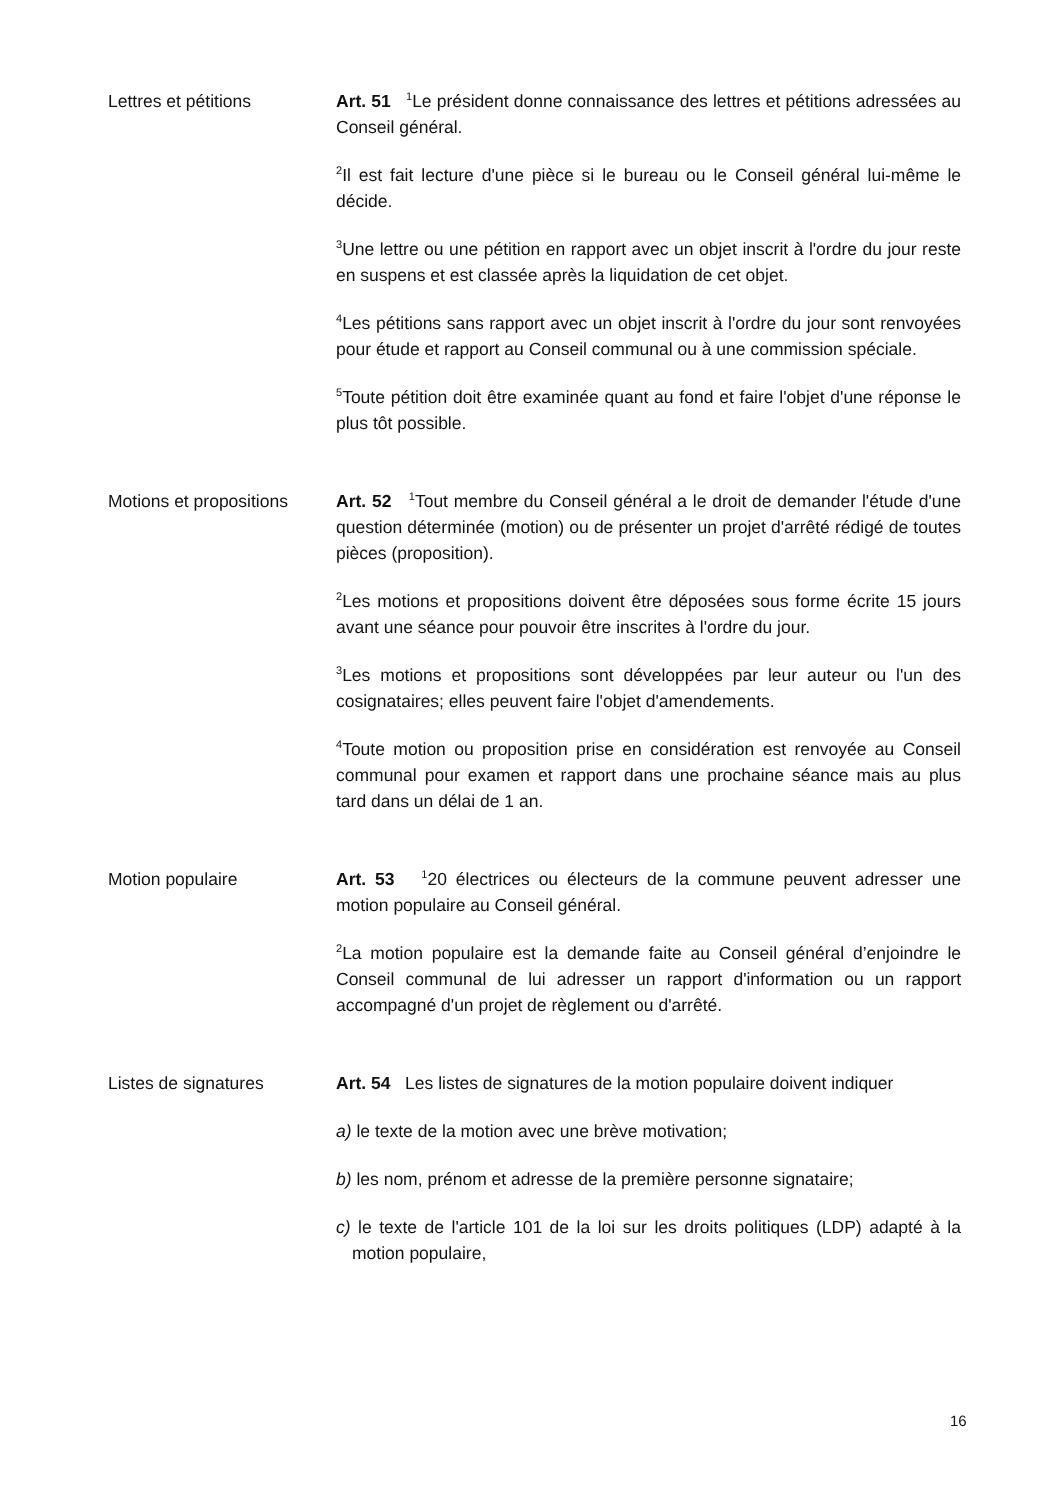Lettres et pétitions Art. 51 <sup>1</sup>Le président donne connaissance des lettres et pétitions adressées au Conseil général.
<sup>2</sup> Il est fait lecture d'une pièce si le bureau ou le Conseil général lui-même le décide.
<sup>3</sup> Une lettre ou une pétition en rapport avec un objet inscrit à l'ordre du jour reste en suspens et est classée après la liquidation de cet objet.
<sup>4</sup> Les pétitions sans rapport avec un objet inscrit à l'ordre du jour sont renvoyées pour étude et rapport au Conseil communal ou à une commission spéciale.
<sup>5</sup> Toute pétition doit être examinée quant au fond et faire l'objet d'une réponse le plus tôt possible.
Motions et propositions
Art. 52 <sup>1</sup>Tout membre du Conseil général a le droit de demander l'étude d'une question déterminée (motion) ou de présenter un projet d'arrêté rédigé de toutes pièces (proposition).
<sup>2</sup> Les motions et propositions doivent être déposées sous forme écrite 15 jours avant une séance pour pouvoir être inscrites à l'ordre du jour.
<sup>3</sup> Les motions et propositions sont développées par leur auteur ou l'un des cosignataires; elles peuvent faire l'objet d'amendements.
<sup>4</sup> Toute motion ou proposition prise en considération est renvoyée au Conseil communal pour examen et rapport dans une prochaine séance mais au plus tard dans un délai de 1 an.
Motion populaire Art. 53 <sup>1</sup>20 électrices ou électeurs de la commune peuvent adresser une motion populaire au Conseil général.
<sup>2</sup> La motion populaire est la demande faite au Conseil général d’enjoindre le Conseil communal de lui adresser un rapport d'information ou un rapport accompagné d'un projet de règlement ou d'arrêté.
Listes de signatures Art. 54 Les listes de signatures de la motion populaire doivent indiquer
a) le texte de la motion avec une brève motivation;
b) les nom, prénom et adresse de la première personne signataire;
c) le texte de l'article 101 de la loi sur les droits politiques (LDP) adapté à la motion populaire,
16